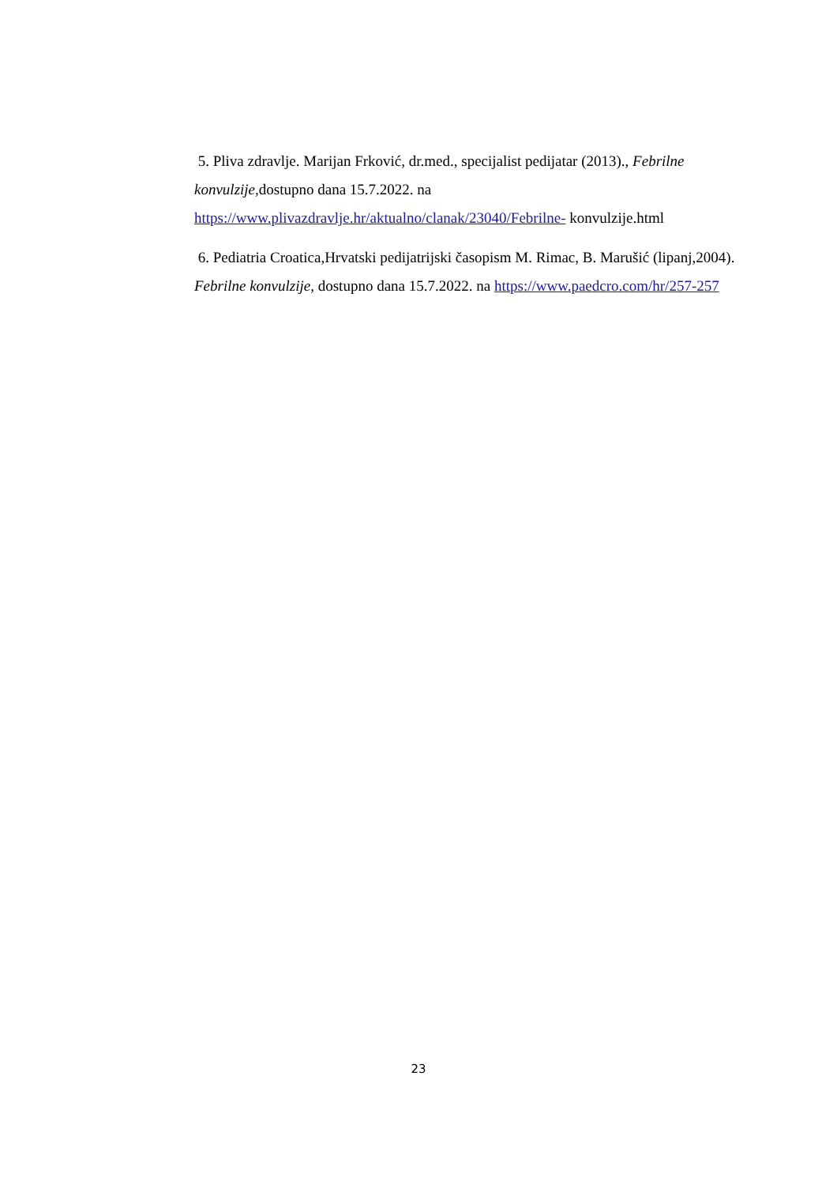5. Pliva zdravlje. Marijan Frković, dr.med., specijalist pedijatar (2013)., Febrilne konvulzije,dostupno dana 15.7.2022. na https://www.plivazdravlje.hr/aktualno/clanak/23040/Febrilne- konvulzije.html
6. Pediatria Croatica,Hrvatski pedijatrijski časopism M. Rimac, B. Marušić (lipanj,2004). Febrilne konvulzije, dostupno dana 15.7.2022. na https://www.paedcro.com/hr/257-257
23